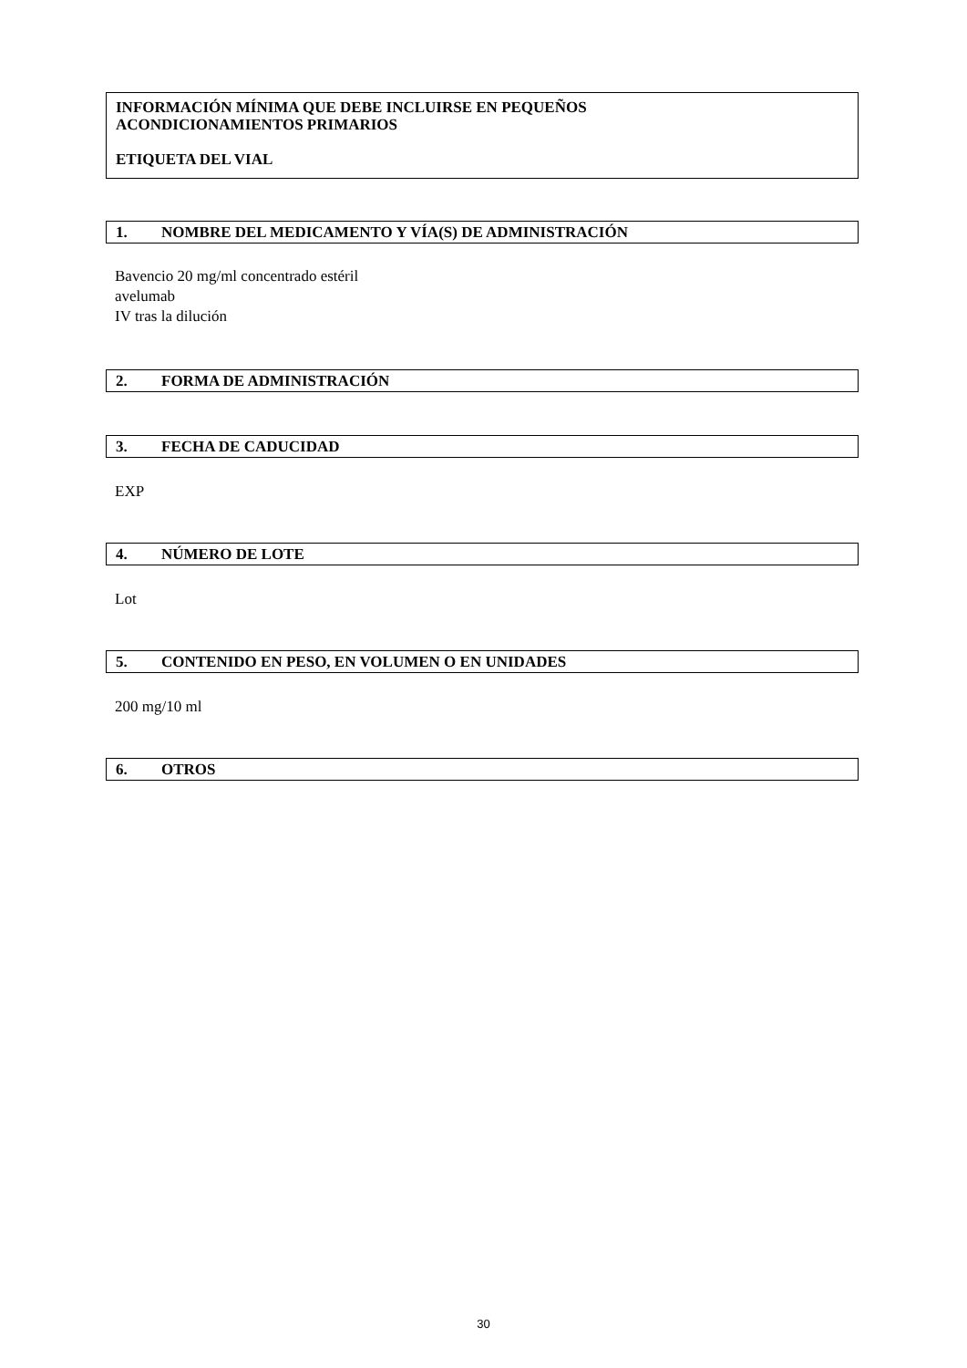INFORMACIÓN MÍNIMA QUE DEBE INCLUIRSE EN PEQUEÑOS
ACONDICIONAMIENTOS PRIMARIOS
ETIQUETA DEL VIAL
1. NOMBRE DEL MEDICAMENTO Y VÍA(S) DE ADMINISTRACIÓN
Bavencio 20 mg/ml concentrado estéril
avelumab
IV tras la dilución
2. FORMA DE ADMINISTRACIÓN
3. FECHA DE CADUCIDAD
EXP
4. NÚMERO DE LOTE
Lot
5. CONTENIDO EN PESO, EN VOLUMEN O EN UNIDADES
200 mg/10 ml
6. OTROS
30